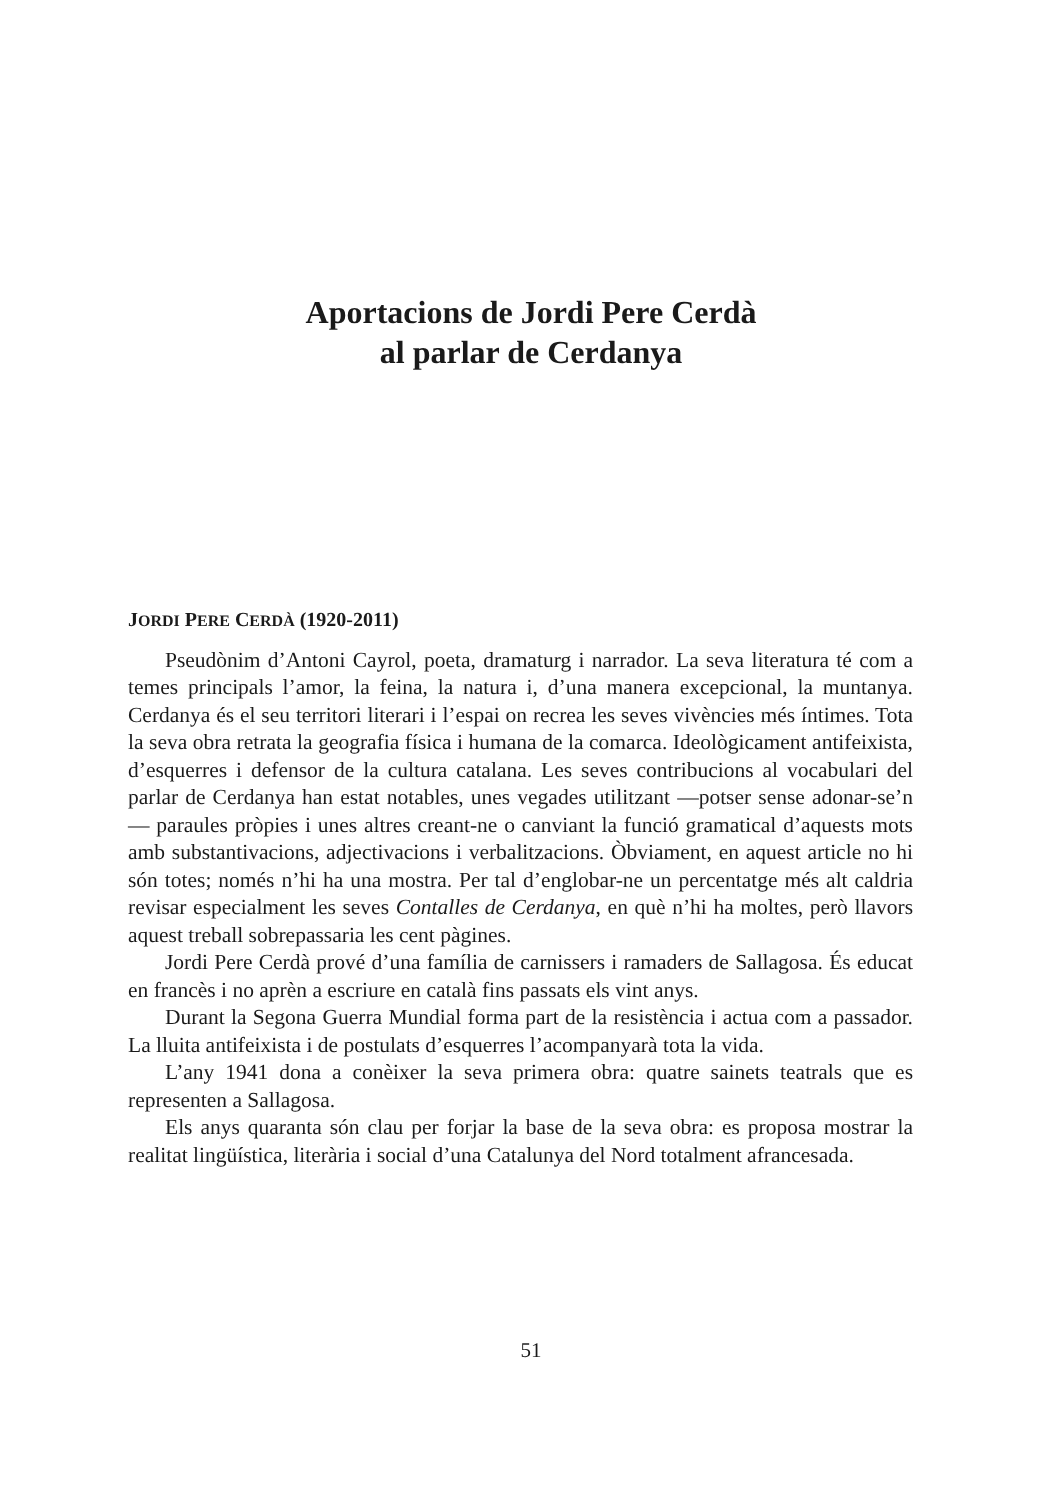Aportacions de Jordi Pere Cerdà
al parlar de Cerdanya
JORDI PERE CERDÀ (1920-2011)
Pseudònim d’Antoni Cayrol, poeta, dramaturg i narrador. La seva literatura té com a temes principals l’amor, la feina, la natura i, d’una manera excepcional, la muntanya. Cerdanya és el seu territori literari i l’espai on recrea les seves vivències més íntimes. Tota la seva obra retrata la geografia física i humana de la comarca. Ideològicament antifeixista, d’esquerres i defensor de la cultura catalana. Les seves contribucions al vocabulari del parlar de Cerdanya han estat notables, unes vegades utilitzant —potser sense adonar-se’n— paraules pròpies i unes altres creant-ne o canviant la funció gramatical d’aquests mots amb substantivacions, adjectivacions i verbalitzacions. Òbviament, en aquest article no hi són totes; només n’hi ha una mostra. Per tal d’englobar-ne un percentatge més alt caldria revisar especialment les seves Contalles de Cerdanya, en què n’hi ha moltes, però llavors aquest treball sobrepassaria les cent pàgines.
Jordi Pere Cerdà prové d’una família de carnissers i ramaders de Sallagosa. És educat en francès i no aprèn a escriure en català fins passats els vint anys.
Durant la Segona Guerra Mundial forma part de la resistència i actua com a passador. La lluita antifeixista i de postulats d’esquerres l’acompanyarà tota la vida.
L’any 1941 dona a conèixer la seva primera obra: quatre sainets teatrals que es representen a Sallagosa.
Els anys quaranta són clau per forjar la base de la seva obra: es proposa mostrar la realitat lingüística, literària i social d’una Catalunya del Nord totalment afrancesada.
51